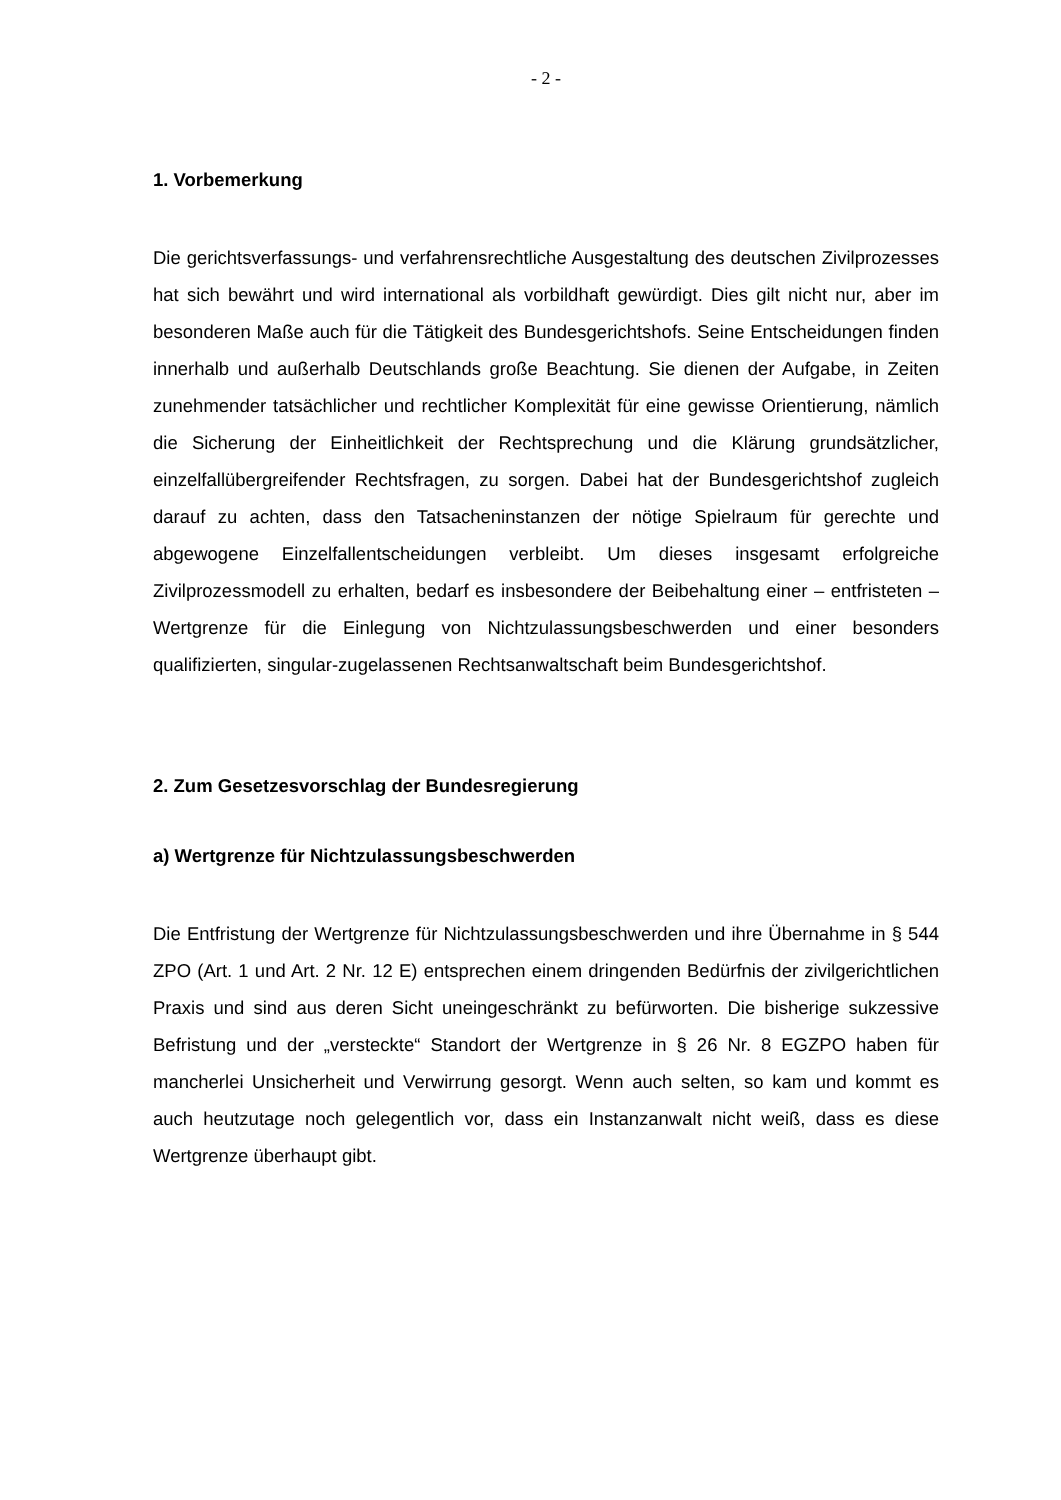- 2 -
1. Vorbemerkung
Die gerichtsverfassungs- und verfahrensrechtliche Ausgestaltung des deutschen Zivilprozesses hat sich bewährt und wird international als vorbildhaft gewürdigt. Dies gilt nicht nur, aber im besonderen Maße auch für die Tätigkeit des Bundesge­richtshofs. Seine Entscheidungen finden innerhalb und außerhalb Deutschlands große Beachtung. Sie dienen der Aufgabe, in Zeiten zunehmender tatsächlicher und rechtlicher Komplexität für eine gewisse Orientierung, nämlich die Sicherung der Einheitlichkeit der Rechtsprechung und die Klärung grundsätzlicher, einzelfall­übergreifender Rechtsfragen, zu sorgen. Dabei hat der Bundesgerichtshof zu­gleich darauf zu achten, dass den Tatsacheninstanzen der nötige Spielraum für gerechte und abgewogene Einzelfallentscheidungen verbleibt. Um dieses insge­samt erfolgreiche Zivilprozessmodell zu erhalten, bedarf es insbesondere der Bei­behaltung einer – entfristeten – Wertgrenze für die Einlegung von Nichtzulas­sungsbeschwerden und einer besonders qualifizierten, singular-zugelassenen Rechtsanwaltschaft beim Bundesgerichtshof.
2. Zum Gesetzesvorschlag der Bundesregierung
a) Wertgrenze für Nichtzulassungsbeschwerden
Die Entfristung der Wertgrenze für Nichtzulassungsbeschwerden und ihre Über­nahme in § 544 ZPO (Art. 1 und Art. 2 Nr. 12 E) entsprechen einem dringenden Bedürfnis der zivilgerichtlichen Praxis und sind aus deren Sicht uneingeschränkt zu befürworten. Die bisherige sukzessive Befristung und der „versteckte“ Standort der Wertgrenze in § 26 Nr. 8 EGZPO haben für mancherlei Unsicherheit und Ver­wirrung gesorgt. Wenn auch selten, so kam und kommt es auch heutzutage noch gelegentlich vor, dass ein Instanzanwalt nicht weiß, dass es diese Wertgrenze überhaupt gibt.